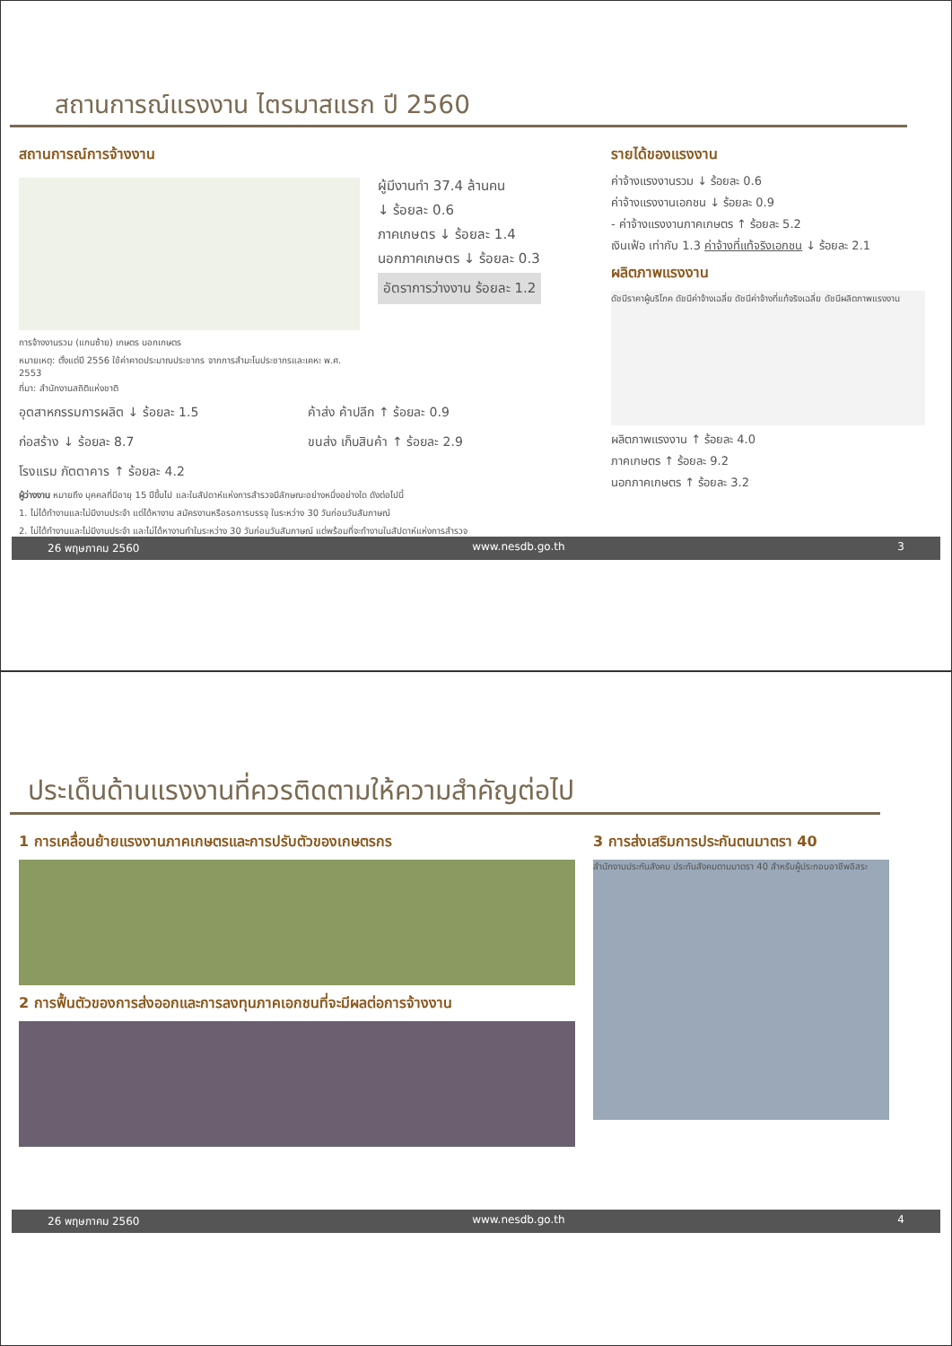สถานการณ์แรงงาน ไตรมาสแรก ปี 2560
สถานการณ์การจ้างงาน
การจ้างงานรวม (แกนซ้าย) เกษตร นอกเกษตร
หมายเหตุ: ตั้งแต่ปี 2556 ใช้ค่าคาดประมาณประชากร จากการสำมะโนประชากรและเคหะ พ.ศ. 2553
ที่มา: สำนักงานสถิติแห่งชาติ
ผู้มีงานทำ 37.4 ล้านคน
↓ ร้อยละ 0.6
ภาคเกษตร ↓ ร้อยละ 1.4
นอกภาคเกษตร ↓ ร้อยละ 0.3
อัตราการว่างงาน ร้อยละ 1.2
อุตสาหกรรมการผลิต ↓ ร้อยละ 1.5
ค้าส่ง ค้าปลีก ↑ ร้อยละ 0.9
ก่อสร้าง ↓ ร้อยละ 8.7
ขนส่ง เก็บสินค้า ↑ ร้อยละ 2.9
โรงแรม ภัตตาคาร ↑ ร้อยละ 4.2
ผู้ว่างงาน หมายถึง บุคคลที่มีอายุ 15 ปีขึ้นไป และในสัปดาห์แห่งการสำรวจมีลักษณะอย่างหนึ่งอย่างใด ดังต่อไปนี้
1. ไม่ได้ทำงานและไม่มีงานประจำ แต่ได้หางาน สมัครงานหรือรอการบรรจุ ในระหว่าง 30 วันก่อนวันสัมภาษณ์
2. ไม่ได้ทำงานและไม่มีงานประจำ และไม่ได้หางานทำในระหว่าง 30 วันก่อนวันสัมภาษณ์ แต่พร้อมที่จะทำงานในสัปดาห์แห่งการสำรวจ
รายได้ของแรงงาน
ค่าจ้างแรงงานรวม ↓ ร้อยละ 0.6
ค่าจ้างแรงงานเอกชน ↓ ร้อยละ 0.9
- ค่าจ้างแรงงานภาคเกษตร ↑ ร้อยละ 5.2
เงินเฟ้อ เท่ากับ 1.3 ค่าจ้างที่แท้จริงเอกชน ↓ ร้อยละ 2.1
ผลิตภาพแรงงาน
ดัชนีราคาผู้บริโภค ดัชนีค่าจ้างเฉลี่ย ดัชนีค่าจ้างที่แท้จริงเฉลี่ย ดัชนีผลิตภาพแรงงาน
ผลิตภาพแรงงาน ↑ ร้อยละ 4.0
ภาคเกษตร ↑ ร้อยละ 9.2
นอกภาคเกษตร ↑ ร้อยละ 3.2
26 พฤษภาคม 2560 www.nesdb.go.th 3
ประเด็นด้านแรงงานที่ควรติดตามให้ความสำคัญต่อไป
1 การเคลื่อนย้ายแรงงานภาคเกษตรและการปรับตัวของเกษตรกร
2 การฟื้นตัวของการส่งออกและการลงทุนภาคเอกชนที่จะมีผลต่อการจ้างงาน
3 การส่งเสริมการประกันตนมาตรา 40
สำนักงานประกันสังคม ประกันสังคมตามมาตรา 40 สำหรับผู้ประกอบอาชีพอิสระ
26 พฤษภาคม 2560 www.nesdb.go.th 4